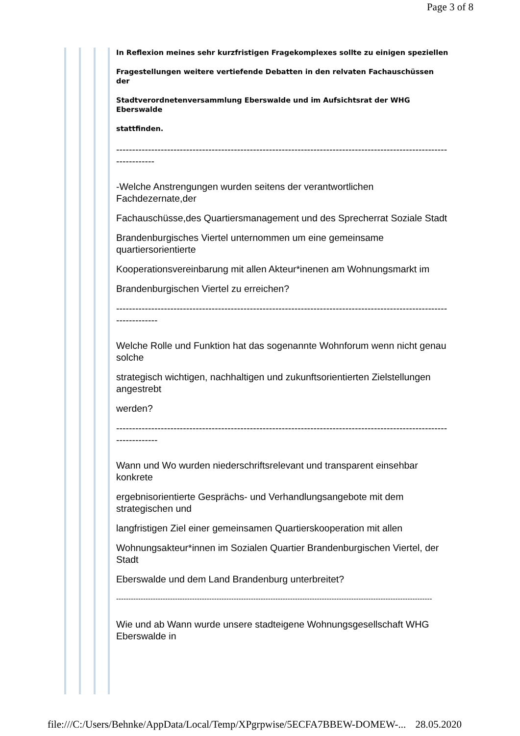Page 3 of 8
In Reflexion meines sehr kurzfristigen Fragekomplexes sollte zu einigen speziellen
Fragestellungen weitere vertiefende Debatten in den relvaten Fachauschüssen der
Stadtverordnetenversammlung Eberswalde und im Aufsichtsrat der WHG Eberswalde
stattfinden.
--------------------------------------------------------------------------------------------------------------------
-Welche Anstrengungen wurden seitens der verantwortlichen Fachdezernate,der
Fachauschüsse,des Quartiersmanagement und des Sprecherrat Soziale Stadt
Brandenburgisches Viertel unternommen um eine gemeinsame quartiersorientierte
Kooperationsvereinbarung mit allen Akteur*inenen am Wohnungsmarkt im
Brandenburgischen Viertel zu erreichen?
---------------------------------------------------------------------------------------------------------------------
Welche Rolle und Funktion hat das sogenannte Wohnforum wenn nicht genau solche
strategisch wichtigen, nachhaltigen und zukunftsorientierten Zielstellungen angestrebt
werden?
---------------------------------------------------------------------------------------------------------------------
Wann und Wo wurden niederschriftsrelevant und transparent einsehbar konkrete
ergebnisorientierte Gesprächs- und Verhandlungsangebote mit dem strategischen und
langfristigen Ziel einer gemeinsamen Quartierskooperation mit allen
Wohnungsakteur*innen im Sozialen Quartier Brandenburgischen Viertel, der Stadt
Eberswalde und dem Land Brandenburg unterbreitet?
---------------------------------------------------------------------------------------------------------------------------------
Wie und ab Wann wurde unsere stadteigene Wohnungsgesellschaft WHG Eberswalde in
file:///C:/Users/Behnke/AppData/Local/Temp/XPgrpwise/5ECFA7BBEW-DOMEW-... 28.05.2020